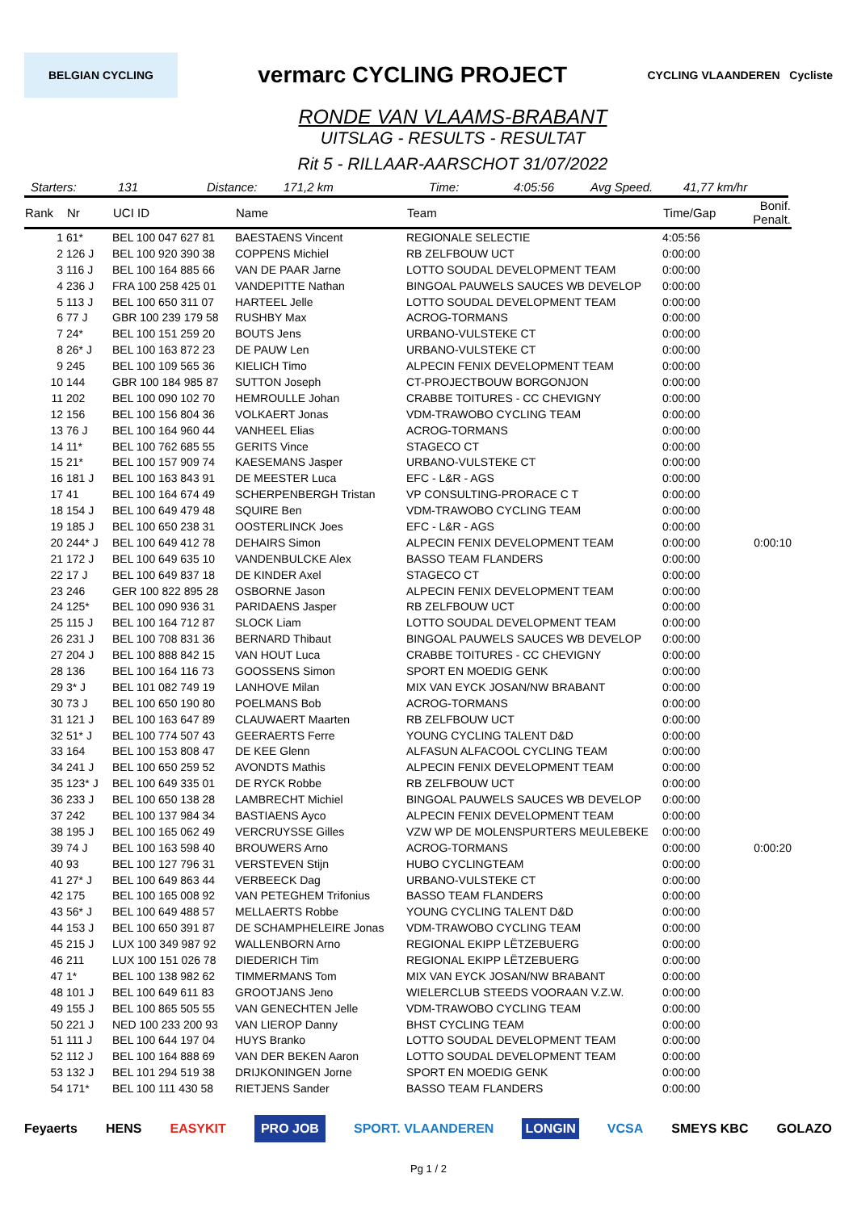BELGIAN CYCLING vermarc CYCLING PROJECT CYCLING VLAANDEREN Cycliste
RONDE VAN VLAAMS-BRABANT
UITSLAG - RESULTS - RESULTAT
Rit 5 - RILLAAR-AARSCHOT 31/07/2022
Starters: 131 Distance: 171,2 km Time: 4:05:56 Avg Speed. 41,77 km/hr
| Rank | Nr | UCI ID | Name | Team | Time/Gap | Bonif. Penalt. |
| --- | --- | --- | --- | --- | --- | --- |
| 1 | 61* | BEL 100 047 627 81 | BAESTAENS Vincent | REGIONALE SELECTIE | 4:05:56 | |
| 2 | 126 J | BEL 100 920 390 38 | COPPENS Michiel | RB ZELFBOUW UCT | 0:00:00 | |
| 3 | 116 J | BEL 100 164 885 66 | VAN DE PAAR Jarne | LOTTO SOUDAL DEVELOPMENT TEAM | 0:00:00 | |
| 4 | 236 J | FRA 100 258 425 01 | VANDEPITTE Nathan | BINGOAL PAUWELS SAUCES WB DEVELOP | 0:00:00 | |
| 5 | 113 J | BEL 100 650 311 07 | HARTEEL Jelle | LOTTO SOUDAL DEVELOPMENT TEAM | 0:00:00 | |
| 6 | 77 J | GBR 100 239 179 58 | RUSHBY Max | ACROG-TORMANS | 0:00:00 | |
| 7 | 24* | BEL 100 151 259 20 | BOUTS Jens | URBANO-VULSTEKE CT | 0:00:00 | |
| 8 | 26* J | BEL 100 163 872 23 | DE PAUW Len | URBANO-VULSTEKE CT | 0:00:00 | |
| 9 | 245 | BEL 100 109 565 36 | KIELICH Timo | ALPECIN FENIX DEVELOPMENT TEAM | 0:00:00 | |
| 10 | 144 | GBR 100 184 985 87 | SUTTON Joseph | CT-PROJECTBOUW BORGONJON | 0:00:00 | |
| 11 | 202 | BEL 100 090 102 70 | HEMROULLE Johan | CRABBE TOITURES - CC CHEVIGNY | 0:00:00 | |
| 12 | 156 | BEL 100 156 804 36 | VOLKAERT Jonas | VDM-TRAWOBO CYCLING TEAM | 0:00:00 | |
| 13 | 76 J | BEL 100 164 960 44 | VANHEEL Elias | ACROG-TORMANS | 0:00:00 | |
| 14 | 11* | BEL 100 762 685 55 | GERITS Vince | STAGECO CT | 0:00:00 | |
| 15 | 21* | BEL 100 157 909 74 | KAESEMANS Jasper | URBANO-VULSTEKE CT | 0:00:00 | |
| 16 | 181 J | BEL 100 163 843 91 | DE MEESTER Luca | EFC - L&R - AGS | 0:00:00 | |
| 17 | 41 | BEL 100 164 674 49 | SCHERPENBERGH Tristan | VP CONSULTING-PRORACE C T | 0:00:00 | |
| 18 | 154 J | BEL 100 649 479 48 | SQUIRE Ben | VDM-TRAWOBO CYCLING TEAM | 0:00:00 | |
| 19 | 185 J | BEL 100 650 238 31 | OOSTERLINCK Joes | EFC - L&R - AGS | 0:00:00 | |
| 20 | 244* J | BEL 100 649 412 78 | DEHAIRS Simon | ALPECIN FENIX DEVELOPMENT TEAM | 0:00:00 | 0:00:10 |
| 21 | 172 J | BEL 100 649 635 10 | VANDENBULCKE Alex | BASSO TEAM FLANDERS | 0:00:00 | |
| 22 | 17 J | BEL 100 649 837 18 | DE KINDER Axel | STAGECO CT | 0:00:00 | |
| 23 | 246 | GER 100 822 895 28 | OSBORNE Jason | ALPECIN FENIX DEVELOPMENT TEAM | 0:00:00 | |
| 24 | 125* | BEL 100 090 936 31 | PARIDAENS Jasper | RB ZELFBOUW UCT | 0:00:00 | |
| 25 | 115 J | BEL 100 164 712 87 | SLOCK Liam | LOTTO SOUDAL DEVELOPMENT TEAM | 0:00:00 | |
| 26 | 231 J | BEL 100 708 831 36 | BERNARD Thibaut | BINGOAL PAUWELS SAUCES WB DEVELOP | 0:00:00 | |
| 27 | 204 J | BEL 100 888 842 15 | VAN HOUT Luca | CRABBE TOITURES - CC CHEVIGNY | 0:00:00 | |
| 28 | 136 | BEL 100 164 116 73 | GOOSSENS Simon | SPORT EN MOEDIG GENK | 0:00:00 | |
| 29 | 3* J | BEL 101 082 749 19 | LANHOVE Milan | MIX VAN EYCK JOSAN/NW BRABANT | 0:00:00 | |
| 30 | 73 J | BEL 100 650 190 80 | POELMANS Bob | ACROG-TORMANS | 0:00:00 | |
| 31 | 121 J | BEL 100 163 647 89 | CLAUWAERT Maarten | RB ZELFBOUW UCT | 0:00:00 | |
| 32 | 51* J | BEL 100 774 507 43 | GEERAERTS Ferre | YOUNG CYCLING TALENT D&D | 0:00:00 | |
| 33 | 164 | BEL 100 153 808 47 | DE KEE Glenn | ALFASUN ALFACOOL CYCLING TEAM | 0:00:00 | |
| 34 | 241 J | BEL 100 650 259 52 | AVONDTS Mathis | ALPECIN FENIX DEVELOPMENT TEAM | 0:00:00 | |
| 35 | 123* J | BEL 100 649 335 01 | DE RYCK Robbe | RB ZELFBOUW UCT | 0:00:00 | |
| 36 | 233 J | BEL 100 650 138 28 | LAMBRECHT Michiel | BINGOAL PAUWELS SAUCES WB DEVELOP | 0:00:00 | |
| 37 | 242 | BEL 100 137 984 34 | BASTIAENS Ayco | ALPECIN FENIX DEVELOPMENT TEAM | 0:00:00 | |
| 38 | 195 J | BEL 100 165 062 49 | VERCRUYSSE Gilles | VZW WP DE MOLENSPURTERS MEULEBEKE | 0:00:00 | |
| 39 | 74 J | BEL 100 163 598 40 | BROUWERS Arno | ACROG-TORMANS | 0:00:00 | 0:00:20 |
| 40 | 93 | BEL 100 127 796 31 | VERSTEVEN Stijn | HUBO CYCLINGTEAM | 0:00:00 | |
| 41 | 27* J | BEL 100 649 863 44 | VERBEECK Dag | URBANO-VULSTEKE CT | 0:00:00 | |
| 42 | 175 | BEL 100 165 008 92 | VAN PETEGHEM Trifonius | BASSO TEAM FLANDERS | 0:00:00 | |
| 43 | 56* J | BEL 100 649 488 57 | MELLAERTS Robbe | YOUNG CYCLING TALENT D&D | 0:00:00 | |
| 44 | 153 J | BEL 100 650 391 87 | DE SCHAMPHELEIRE Jonas | VDM-TRAWOBO CYCLING TEAM | 0:00:00 | |
| 45 | 215 J | LUX 100 349 987 92 | WALLENBORN Arno | REGIONAL EKIPP LËTZEBUERG | 0:00:00 | |
| 46 | 211 | LUX 100 151 026 78 | DIEDERICH Tim | REGIONAL EKIPP LËTZEBUERG | 0:00:00 | |
| 47 | 1* | BEL 100 138 982 62 | TIMMERMANS Tom | MIX VAN EYCK JOSAN/NW BRABANT | 0:00:00 | |
| 48 | 101 J | BEL 100 649 611 83 | GROOTJANS Jeno | WIELERCLUB STEEDS VOORAAN V.Z.W. | 0:00:00 | |
| 49 | 155 J | BEL 100 865 505 55 | VAN GENECHTEN Jelle | VDM-TRAWOBO CYCLING TEAM | 0:00:00 | |
| 50 | 221 J | NED 100 233 200 93 | VAN LIEROP Danny | BHST CYCLING TEAM | 0:00:00 | |
| 51 | 111 J | BEL 100 644 197 04 | HUYS Branko | LOTTO SOUDAL DEVELOPMENT TEAM | 0:00:00 | |
| 52 | 112 J | BEL 100 164 888 69 | VAN DER BEKEN Aaron | LOTTO SOUDAL DEVELOPMENT TEAM | 0:00:00 | |
| 53 | 132 J | BEL 101 294 519 38 | DRIJKONINGEN Jorne | SPORT EN MOEDIG GENK | 0:00:00 | |
| 54 | 171* | BEL 100 111 430 58 | RIETJENS Sander | BASSO TEAM FLANDERS | 0:00:00 | |
Feyaerts HENS EASYKIT PRO JOB SPORT. VLAANDEREN LONGIN VCSA SMEYS KBC GOLAZO
Pg 1 / 2